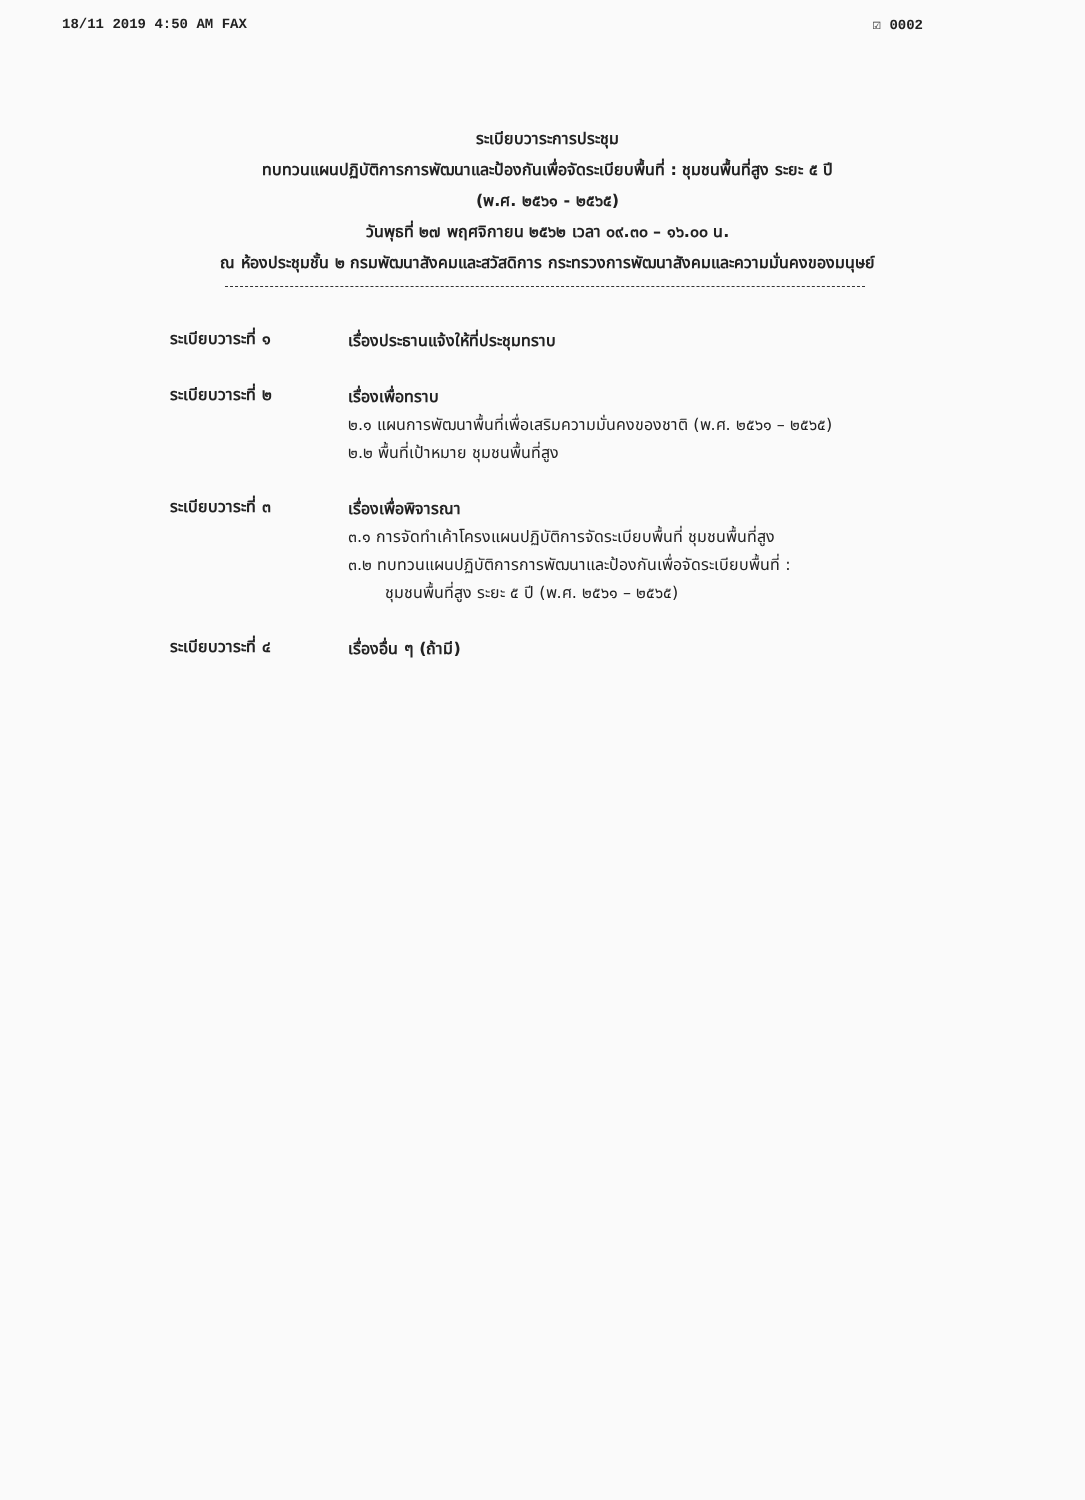18/11 2019 4:50 AM FAX ☑ 0002
ระเบียบวาระการประชุม
ทบทวนแผนปฏิบัติการการพัฒนาและป้องกันเพื่อจัดระเบียบพื้นที่ : ชุมชนพื้นที่สูง ระยะ ๕ ปี
(พ.ศ. ๒๕๖๑ - ๒๕๖๕)
วันพุธที่ ๒๗ พฤศจิกายน ๒๕๖๒ เวลา ๐๙.๓๐ – ๑๖.๐๐ น.
ณ ห้องประชุมชั้น ๒ กรมพัฒนาสังคมและสวัสดิการ กระทรวงการพัฒนาสังคมและความมั่นคงของมนุษย์
ระเบียบวาระที่ ๑
เรื่องประธานแจ้งให้ที่ประชุมทราบ
ระเบียบวาระที่ ๒
เรื่องเพื่อทราบ
๒.๑ แผนการพัฒนาพื้นที่เพื่อเสริมความมั่นคงของชาติ (พ.ศ. ๒๕๖๑ – ๒๕๖๕)
๒.๒ พื้นที่เป้าหมาย ชุมชนพื้นที่สูง
ระเบียบวาระที่ ๓
เรื่องเพื่อพิจารณา
๓.๑ การจัดทำเค้าโครงแผนปฏิบัติการจัดระเบียบพื้นที่ ชุมชนพื้นที่สูง
๓.๒ ทบทวนแผนปฏิบัติการการพัฒนาและป้องกันเพื่อจัดระเบียบพื้นที่ :
ชุมชนพื้นที่สูง ระยะ ๕ ปี (พ.ศ. ๒๕๖๑ – ๒๕๖๕)
ระเบียบวาระที่ ๔
เรื่องอื่น ๆ (ถ้ามี)